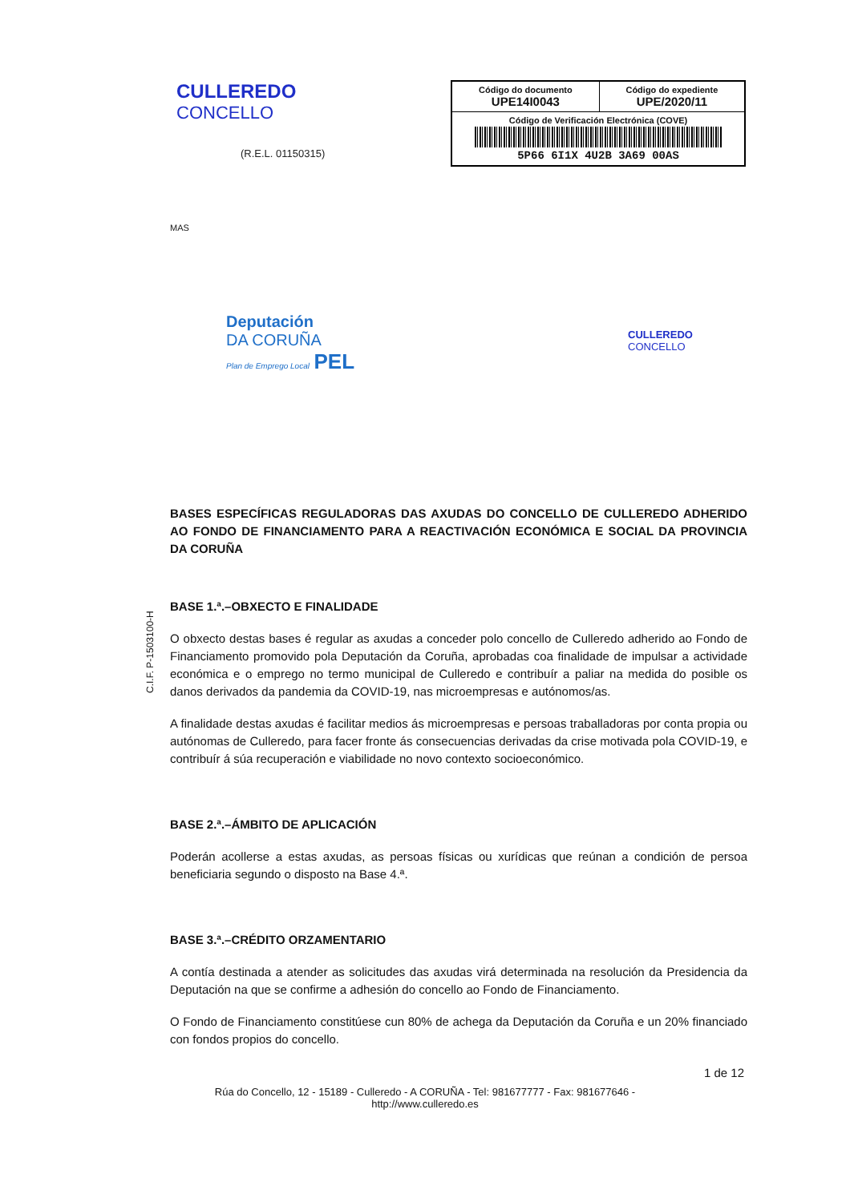CULLEREDO
CONCELLO
(R.E.L. 01150315)
| Código do documento UPE14I0043 | Código do expediente UPE/2020/11 |
| Código de Verificación Electrónica (COVE) 5P66 6I1X 4U2B 3A69 00AS | |
MAS
Deputación
DA CORUÑA
Plan de Emprego Local PEL
CULLEREDO
CONCELLO
C.I.F. P-1503100-H
BASES ESPECÍFICAS REGULADORAS DAS AXUDAS DO CONCELLO DE CULLEREDO ADHERIDO AO FONDO DE FINANCIAMENTO PARA A REACTIVACIÓN ECONÓMICA E SOCIAL DA PROVINCIA DA CORUÑA
BASE 1.ª.–OBXECTO E FINALIDADE
O obxecto destas bases é regular as axudas a conceder polo concello de Culleredo adherido ao Fondo de Financiamento promovido pola Deputación da Coruña, aprobadas coa finalidade de impulsar a actividade económica e o emprego no termo municipal de Culleredo e contribuír a paliar na medida do posible os danos derivados da pandemia da COVID-19, nas microempresas e autónomos/as.
A finalidade destas axudas é facilitar medios ás microempresas e persoas traballadoras por conta propia ou autónomas de Culleredo, para facer fronte ás consecuencias derivadas da crise motivada pola COVID-19, e contribuír á súa recuperación e viabilidade no novo contexto socioeconómico.
BASE 2.ª.–ÁMBITO DE APLICACIÓN
Poderán acollerse a estas axudas, as persoas físicas ou xurídicas que reúnan a condición de persoa beneficiaria segundo o disposto na Base 4.ª.
BASE 3.ª.–CRÉDITO ORZAMENTARIO
A contía destinada a atender as solicitudes das axudas virá determinada na resolución da Presidencia da Deputación na que se confirme a adhesión do concello ao Fondo de Financiamento.
O Fondo de Financiamento constitúese cun 80% de achega da Deputación da Coruña e un 20% financiado con fondos propios do concello.
1 de 12
Rúa do Concello, 12 - 15189 - Culleredo - A CORUÑA - Tel: 981677777 - Fax: 981677646 -
http://www.culleredo.es